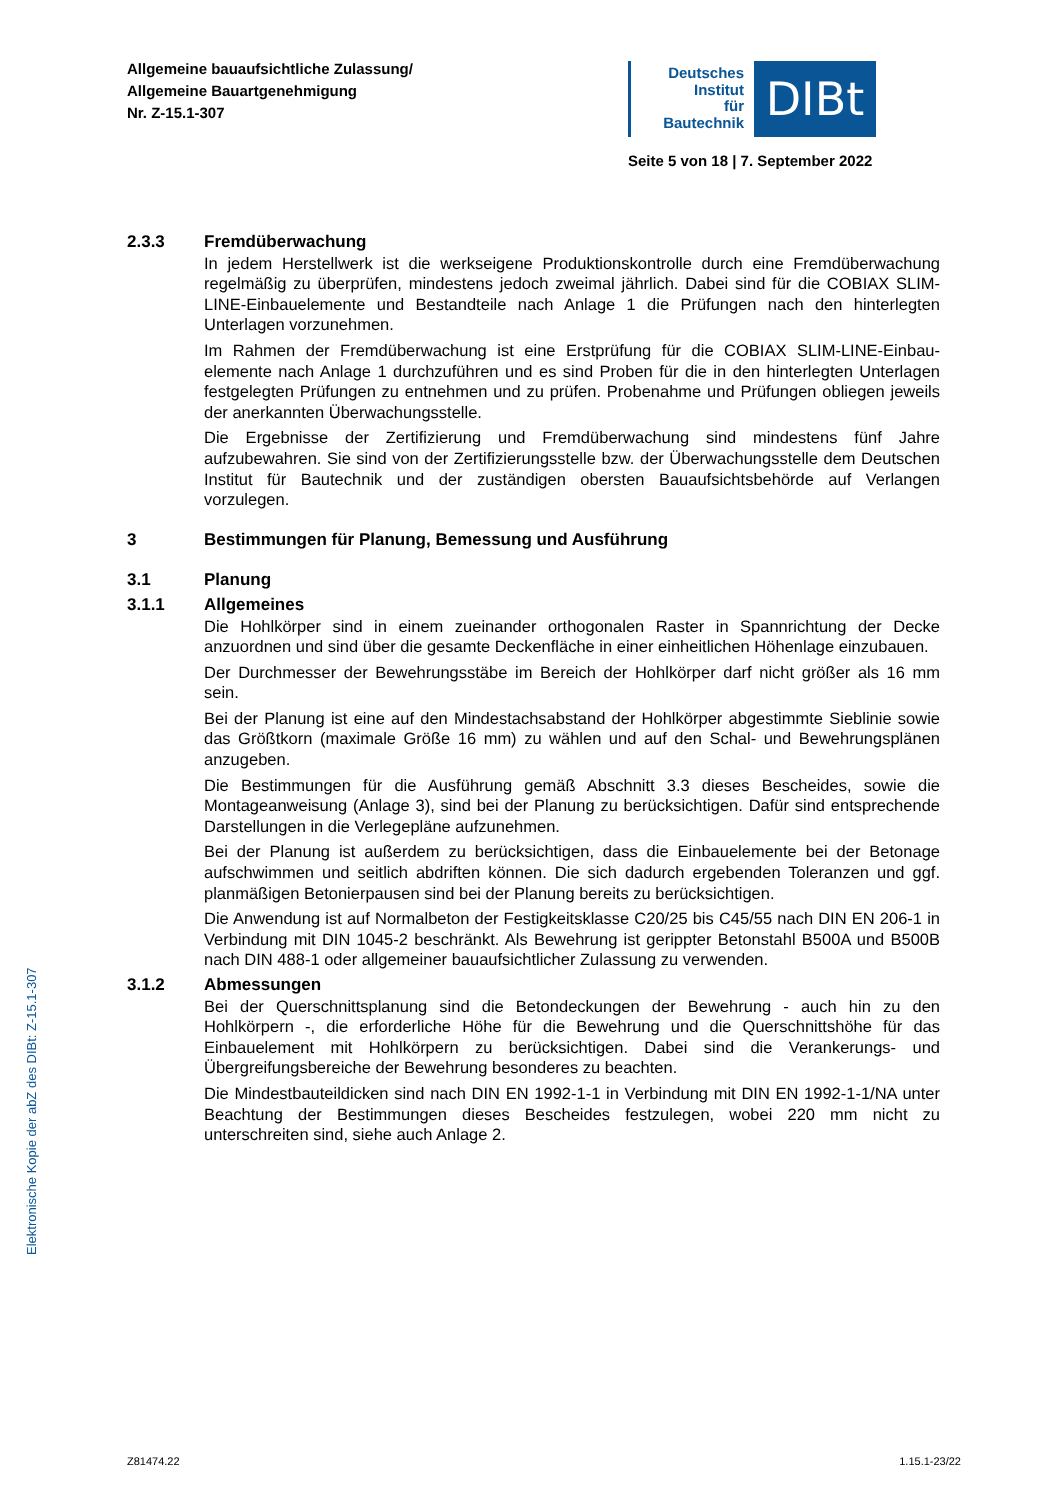Allgemeine bauaufsichtliche Zulassung/
Allgemeine Bauartgenehmigung
Nr. Z-15.1-307
Deutsches
Institut
für
Bautechnik
DIBt
Seite 5 von 18 | 7. September 2022
2.3.3 Fremdüberwachung
In jedem Herstellwerk ist die werkseigene Produktionskontrolle durch eine Fremdüberwachung regelmäßig zu überprüfen, mindestens jedoch zweimal jährlich. Dabei sind für die COBIAX SLIM-LINE-Einbauelemente und Bestandteile nach Anlage 1 die Prüfungen nach den hinterlegten Unterlagen vorzunehmen.
Im Rahmen der Fremdüberwachung ist eine Erstprüfung für die COBIAX SLIM-LINE-Einbau­elemente nach Anlage 1 durchzuführen und es sind Proben für die in den hinterlegten Unterlagen festgelegten Prüfungen zu entnehmen und zu prüfen. Probenahme und Prüfungen obliegen jeweils der anerkannten Überwachungsstelle.
Die Ergebnisse der Zertifizierung und Fremdüberwachung sind mindestens fünf Jahre aufzubewahren. Sie sind von der Zertifizierungsstelle bzw. der Überwachungsstelle dem Deutschen Institut für Bautechnik und der zuständigen obersten Bauaufsichtsbehörde auf Verlangen vorzulegen.
3 Bestimmungen für Planung, Bemessung und Ausführung
3.1 Planung
3.1.1 Allgemeines
Die Hohlkörper sind in einem zueinander orthogonalen Raster in Spannrichtung der Decke anzuordnen und sind über die gesamte Deckenfläche in einer einheitlichen Höhenlage einzubauen.
Der Durchmesser der Bewehrungsstäbe im Bereich der Hohlkörper darf nicht größer als 16 mm sein.
Bei der Planung ist eine auf den Mindestachsabstand der Hohlkörper abgestimmte Sieblinie sowie das Größtkorn (maximale Größe 16 mm) zu wählen und auf den Schal- und Bewehrungsplänen anzugeben.
Die Bestimmungen für die Ausführung gemäß Abschnitt 3.3 dieses Bescheides, sowie die Montageanweisung (Anlage 3), sind bei der Planung zu berücksichtigen. Dafür sind entsprechende Darstellungen in die Verlegepläne aufzunehmen.
Bei der Planung ist außerdem zu berücksichtigen, dass die Einbauelemente bei der Betonage aufschwimmen und seitlich abdriften können. Die sich dadurch ergebenden Toleranzen und ggf. planmäßigen Betonierpausen sind bei der Planung bereits zu berücksichtigen.
Die Anwendung ist auf Normalbeton der Festigkeitsklasse C20/25 bis C45/55 nach DIN EN 206-1 in Verbindung mit DIN 1045-2 beschränkt. Als Bewehrung ist gerippter Betonstahl B500A und B500B nach DIN 488-1 oder allgemeiner bauaufsichtlicher Zulassung zu verwenden.
3.1.2 Abmessungen
Bei der Querschnittsplanung sind die Betondeckungen der Bewehrung - auch hin zu den Hohlkörpern -, die erforderliche Höhe für die Bewehrung und die Querschnittshöhe für das Einbauelement mit Hohlkörpern zu berücksichtigen. Dabei sind die Verankerungs- und Übergreifungsbereiche der Bewehrung besonderes zu beachten.
Die Mindestbauteildicken sind nach DIN EN 1992-1-1 in Verbindung mit DIN EN 1992-1-1/NA unter Beachtung der Bestimmungen dieses Bescheides festzulegen, wobei 220 mm nicht zu unterschreiten sind, siehe auch Anlage 2.
Elektronische Kopie der abZ des DIBt: Z-15.1-307
Z81474.22 1.15.1-23/22